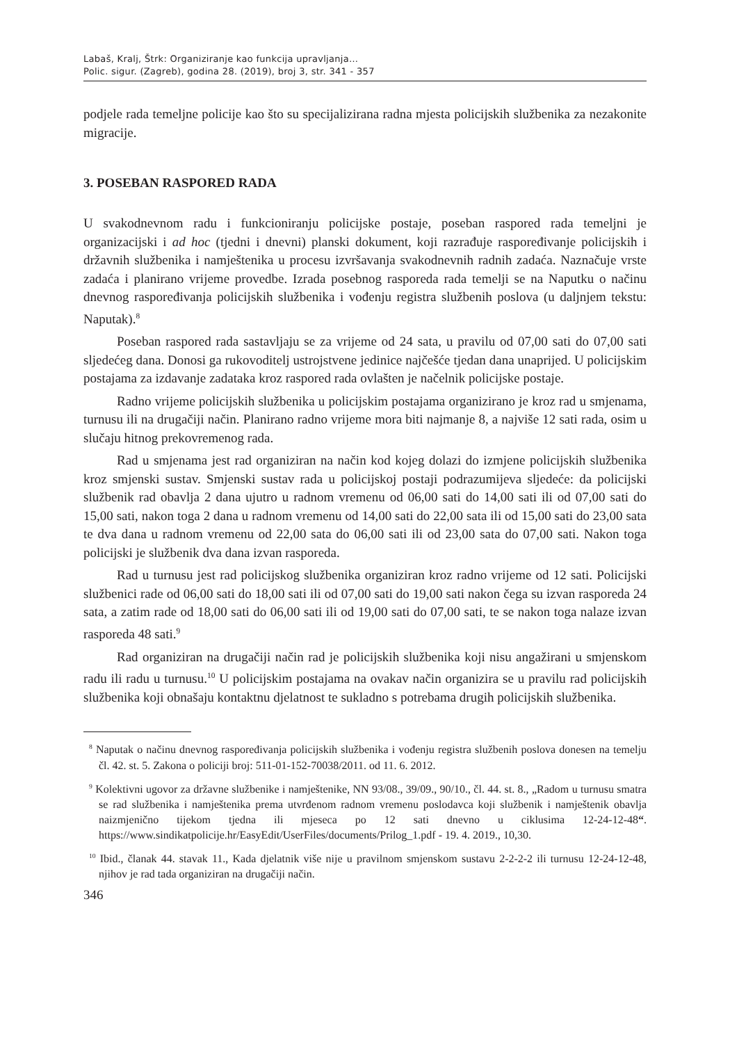Labaš, Kralj, Štrk: Organiziranje kao funkcija upravljanja…
Polic. sigur. (Zagreb), godina 28. (2019), broj 3, str. 341 - 357
podjele rada temeljne policije kao što su specijalizirana radna mjesta policijskih službenika za nezakonite migracije.
3. POSEBAN RASPORED RADA
U svakodnevnom radu i funkcioniranju policijske postaje, poseban raspored rada temeljni je organizacijski i ad hoc (tjedni i dnevni) planski dokument, koji razrađuje raspoređivanje policijskih i državnih službenika i namještenika u procesu izvršavanja svakodnevnih radnih zadaća. Naznačuje vrste zadaća i planirano vrijeme provedbe. Izrada posebnog rasporeda rada temelji se na Naputku o načinu dnevnog raspoređivanja policijskih službenika i vođenju registra službenih poslova (u daljnjem tekstu: Naputak).<sup>8</sup>
Poseban raspored rada sastavljaju se za vrijeme od 24 sata, u pravilu od 07,00 sati do 07,00 sati sljedećeg dana. Donosi ga rukovoditelj ustrojstvene jedinice najčešće tjedan dana unaprijed. U policijskim postajama za izdavanje zadataka kroz raspored rada ovlašten je načelnik policijske postaje.
Radno vrijeme policijskih službenika u policijskim postajama organizirano je kroz rad u smjenama, turnusu ili na drugačiji način. Planirano radno vrijeme mora biti najmanje 8, a najviše 12 sati rada, osim u slučaju hitnog prekovremenog rada.
Rad u smjenama jest rad organiziran na način kod kojeg dolazi do izmjene policijskih službenika kroz smjenski sustav. Smjenski sustav rada u policijskoj postaji podrazumijeva sljedeće: da policijski službenik rad obavlja 2 dana ujutro u radnom vremenu od 06,00 sati do 14,00 sati ili od 07,00 sati do 15,00 sati, nakon toga 2 dana u radnom vremenu od 14,00 sati do 22,00 sata ili od 15,00 sati do 23,00 sata te dva dana u radnom vremenu od 22,00 sata do 06,00 sati ili od 23,00 sata do 07,00 sati. Nakon toga policijski je službenik dva dana izvan rasporeda.
Rad u turnusu jest rad policijskog službenika organiziran kroz radno vrijeme od 12 sati. Policijski službenici rade od 06,00 sati do 18,00 sati ili od 07,00 sati do 19,00 sati nakon čega su izvan rasporeda 24 sata, a zatim rade od 18,00 sati do 06,00 sati ili od 19,00 sati do 07,00 sati, te se nakon toga nalaze izvan rasporeda 48 sati.<sup>9</sup>
Rad organiziran na drugačiji način rad je policijskih službenika koji nisu angažirani u smjenskom radu ili radu u turnusu.<sup>10</sup> U policijskim postajama na ovakav način organizira se u pravilu rad policijskih službenika koji obnašaju kontaktnu djelatnost te sukladno s potrebama drugih policijskih službenika.
<sup>8</sup> Naputak o načinu dnevnog raspoređivanja policijskih službenika i vođenju registra službenih poslova donesen na temelju čl. 42. st. 5. Zakona o policiji broj: 511-01-152-70038/2011. od 11. 6. 2012.
<sup>9</sup> Kolektivni ugovor za državne službenike i namještenike, NN 93/08., 39/09., 90/10., čl. 44. st. 8., „Radom u turnusu smatra se rad službenika i namještenika prema utvrđenom radnom vremenu poslodavca koji službenik i namještenik obavlja naizmjenično tijekom tjedna ili mjeseca po 12 sati dnevno u ciklusima 12-24-12-48“. https://www.sindikatpolicije.hr/EasyEdit/UserFiles/documents/Prilog_1.pdf - 19. 4. 2019., 10,30.
<sup>10</sup> Ibid., članak 44. stavak 11., Kada djelatnik više nije u pravilnom smjenskom sustavu 2-2-2-2 ili turnusu 12-24-12-48, njihov je rad tada organiziran na drugačiji način.
346